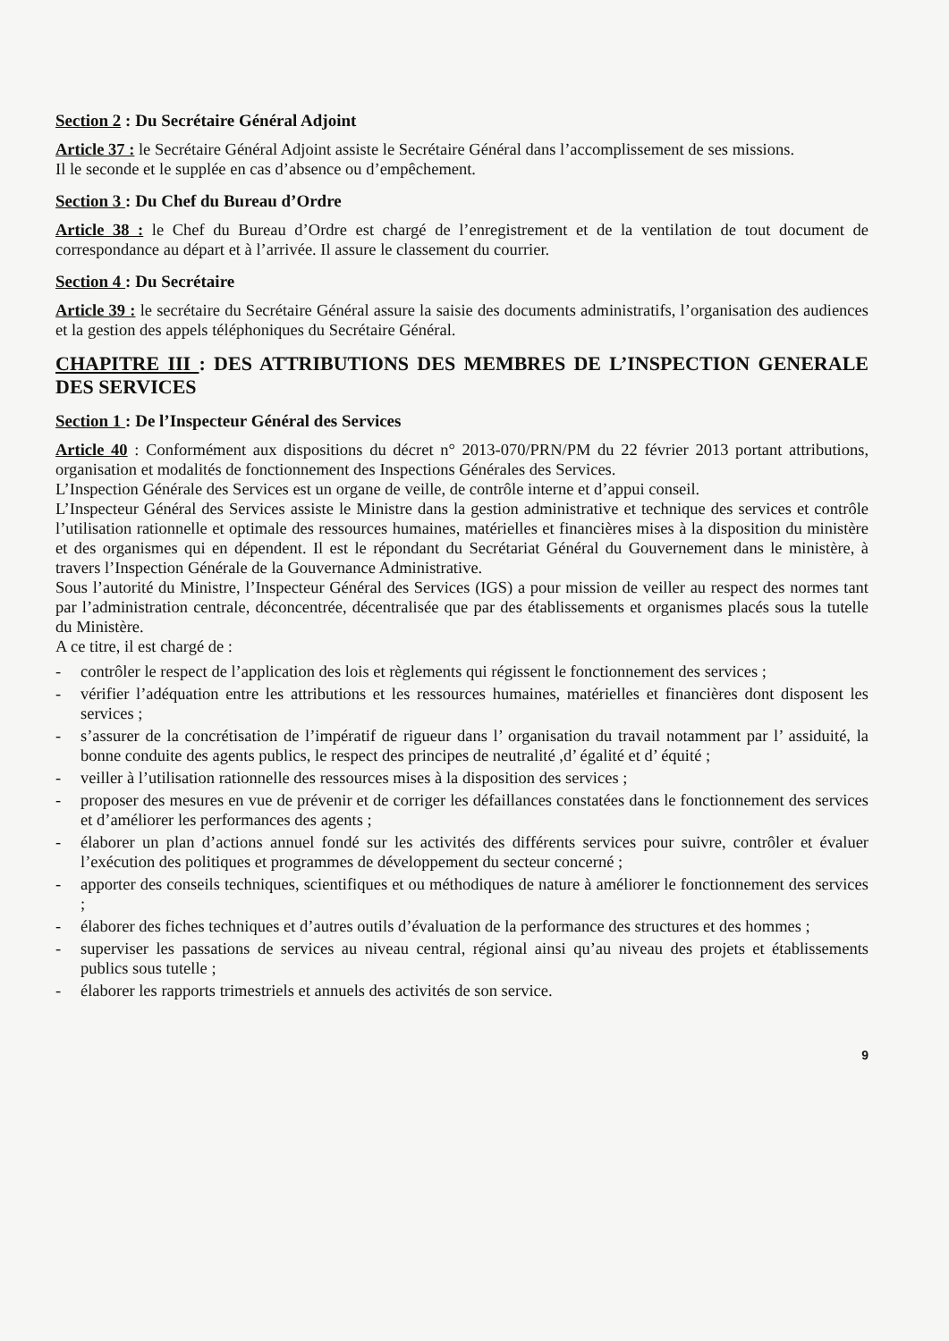Section 2 : Du Secrétaire Général Adjoint
Article 37 : le Secrétaire Général Adjoint assiste le Secrétaire Général dans l’accomplissement de ses missions.
Il le seconde et le supplée en cas d’absence ou d’empêchement.
Section 3 : Du Chef du Bureau d’Ordre
Article 38 : le Chef du Bureau d’Ordre est chargé de l’enregistrement et de la ventilation de tout document de correspondance au départ et à l’arrivée. Il assure le classement du courrier.
Section 4 : Du Secrétaire
Article 39 : le secrétaire du Secrétaire Général assure la saisie des documents administratifs, l’organisation des audiences et la gestion des appels téléphoniques du Secrétaire Général.
CHAPITRE III : DES ATTRIBUTIONS DES MEMBRES DE L’INSPECTION GENERALE DES SERVICES
Section 1 : De l’Inspecteur Général des Services
Article 40 : Conformément aux dispositions du décret n° 2013-070/PRN/PM du 22 février 2013 portant attributions, organisation et modalités de fonctionnement des Inspections Générales des Services.
L’Inspection Générale des Services est un organe de veille, de contrôle interne et d’appui conseil.
L’Inspecteur Général des Services assiste le Ministre dans la gestion administrative et technique des services et contrôle l’utilisation rationnelle et optimale des ressources humaines, matérielles et financières mises à la disposition du ministère et des organismes qui en dépendent. Il est le répondant du Secrétariat Général du Gouvernement dans le ministère, à travers l’Inspection Générale de la Gouvernance Administrative.
Sous l’autorité du Ministre, l’Inspecteur Général des Services (IGS) a pour mission de veiller au respect des normes tant par l’administration centrale, déconcentrée, décentralisée que par des établissements et organismes placés sous la tutelle du Ministère.
A ce titre, il est chargé de :
- contrôler le respect de l’application des lois et règlements qui régissent le fonctionnement des services ;
- vérifier l’adéquation entre les attributions et les ressources humaines, matérielles et financières dont disposent les services ;
- s’assurer de la concrétisation de l’impératif de rigueur dans l’ organisation du travail notamment par l’ assiduité, la bonne conduite des agents publics, le respect des principes de neutralité ,d’ égalité et d’ équité ;
- veiller à l’utilisation rationnelle des ressources mises à la disposition des services ;
- proposer des mesures en vue de prévenir et de corriger les défaillances constatées dans le fonctionnement des services et d’améliorer les performances des agents ;
- élaborer un plan d’actions annuel fondé sur les activités des différents services pour suivre, contrôler et évaluer l’exécution des politiques et programmes de développement du secteur concerné ;
- apporter des conseils techniques, scientifiques et ou méthodiques de nature à améliorer le fonctionnement des services ;
- élaborer des fiches techniques et d’autres outils d’évaluation de la performance des structures et des hommes ;
- superviser les passations de services au niveau central, régional ainsi qu’au niveau des projets et établissements publics sous tutelle ;
- élaborer les rapports trimestriels et annuels des activités de son service.
9